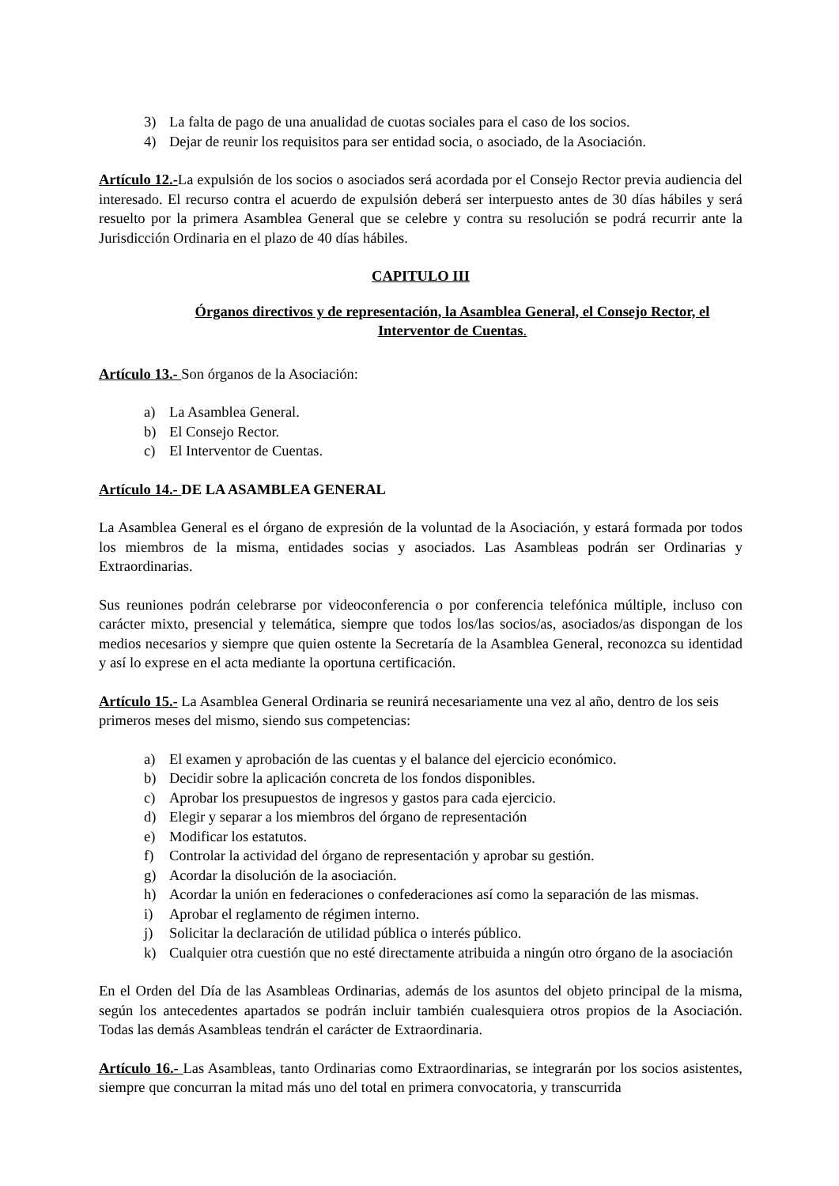3) La falta de pago de una anualidad de cuotas sociales para el caso de los socios.
4) Dejar de reunir los requisitos para ser entidad socia, o asociado, de la Asociación.
Artículo 12.-La expulsión de los socios o asociados será acordada por el Consejo Rector previa audiencia del interesado. El recurso contra el acuerdo de expulsión deberá ser interpuesto antes de 30 días hábiles y será resuelto por la primera Asamblea General que se celebre y contra su resolución se podrá recurrir ante la Jurisdicción Ordinaria en el plazo de 40 días hábiles.
CAPITULO III
Órganos directivos y de representación, la Asamblea General, el Consejo Rector, el Interventor de Cuentas.
Artículo 13.- Son órganos de la Asociación:
a) La Asamblea General.
b) El Consejo Rector.
c) El Interventor de Cuentas.
Artículo 14.- DE LA ASAMBLEA GENERAL
La Asamblea General es el órgano de expresión de la voluntad de la Asociación, y estará formada por todos los miembros de la misma, entidades socias y asociados. Las Asambleas podrán ser Ordinarias y Extraordinarias.
Sus reuniones podrán celebrarse por videoconferencia o por conferencia telefónica múltiple, incluso con carácter mixto, presencial y telemática, siempre que todos los/las socios/as, asociados/as dispongan de los medios necesarios y siempre que quien ostente la Secretaría de la Asamblea General, reconozca su identidad y así lo exprese en el acta mediante la oportuna certificación.
Artículo 15.- La Asamblea General Ordinaria se reunirá necesariamente una vez al año, dentro de los seis primeros meses del mismo, siendo sus competencias:
a) El examen y aprobación de las cuentas y el balance del ejercicio económico.
b) Decidir sobre la aplicación concreta de los fondos disponibles.
c) Aprobar los presupuestos de ingresos y gastos para cada ejercicio.
d) Elegir y separar a los miembros del órgano de representación
e) Modificar los estatutos.
f) Controlar la actividad del órgano de representación y aprobar su gestión.
g) Acordar la disolución de la asociación.
h) Acordar la unión en federaciones o confederaciones así como la separación de las mismas.
i) Aprobar el reglamento de régimen interno.
j) Solicitar la declaración de utilidad pública o interés público.
k) Cualquier otra cuestión que no esté directamente atribuida a ningún otro órgano de la asociación
En el Orden del Día de las Asambleas Ordinarias, además de los asuntos del objeto principal de la misma, según los antecedentes apartados se podrán incluir también cualesquiera otros propios de la Asociación. Todas las demás Asambleas tendrán el carácter de Extraordinaria.
Artículo 16.- Las Asambleas, tanto Ordinarias como Extraordinarias, se integrarán por los socios asistentes, siempre que concurran la mitad más uno del total en primera convocatoria, y transcurrida